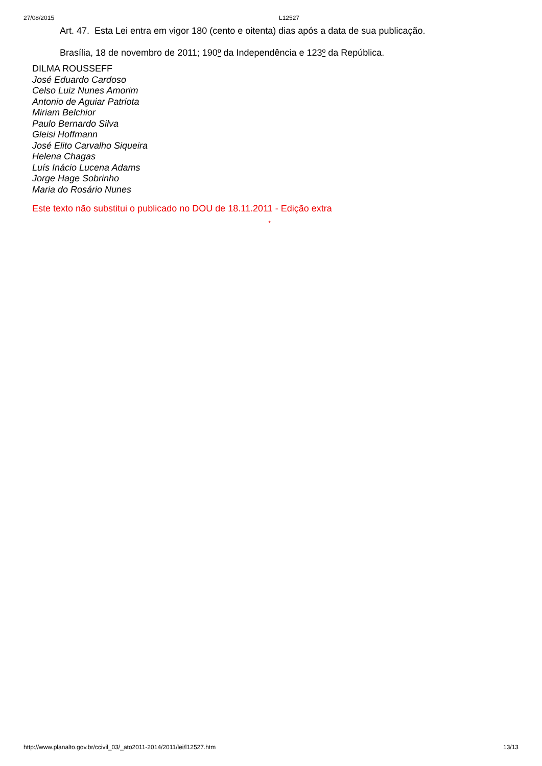27/08/2015 L12527
Art. 47. Esta Lei entra em vigor 180 (cento e oitenta) dias após a data de sua publicação.
Brasília, 18 de novembro de 2011; 190º da Independência e 123º da República.
DILMA ROUSSEFF
José Eduardo Cardoso
Celso Luiz Nunes Amorim
Antonio de Aguiar Patriota
Miriam Belchior
Paulo Bernardo Silva
Gleisi Hoffmann
José Elito Carvalho Siqueira
Helena Chagas
Luís Inácio Lucena Adams
Jorge Hage Sobrinho
Maria do Rosário Nunes
Este texto não substitui o publicado no DOU de 18.11.2011 - Edição extra
*
http://www.planalto.gov.br/ccivil_03/_ato2011-2014/2011/lei/l12527.htm 13/13